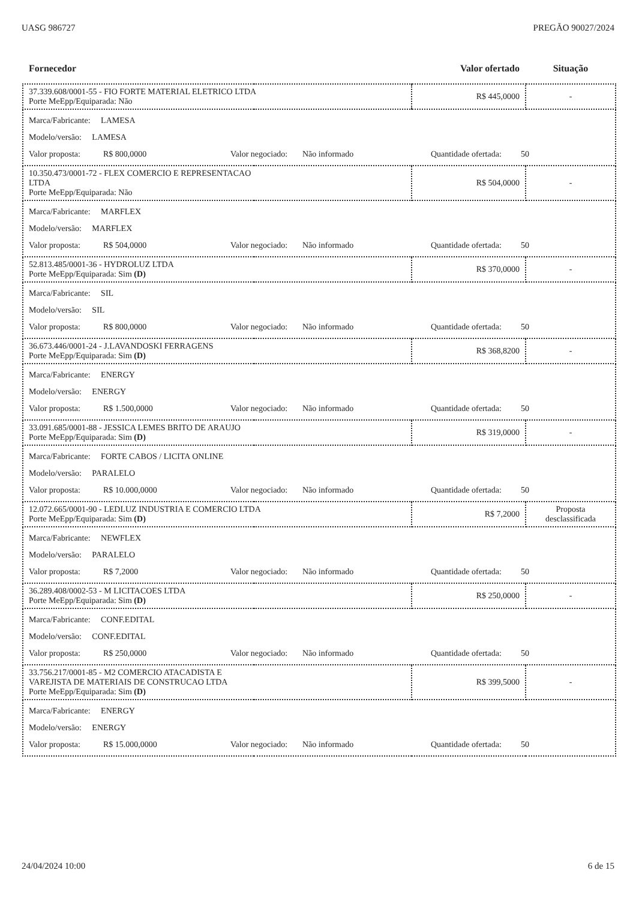UASG 986727 PREGÃO 90027/2024
| Fornecedor | | Valor ofertado | Situação |
| --- | --- | --- | --- |
| 37.339.608/0001-55 - FIO FORTE MATERIAL ELETRICO LTDA Porte MeEpp/Equiparada: Não | | R$ 445,0000 | - |
| Marca/Fabricante: LAMESA Modelo/versão: LAMESA Valor proposta: R$ 800,0000 Valor negociado: Não informado Quantidade ofertada: 50 | | | |
| 10.350.473/0001-72 - FLEX COMERCIO E REPRESENTACAO LTDA Porte MeEpp/Equiparada: Não | | R$ 504,0000 | - |
| Marca/Fabricante: MARFLEX Modelo/versão: MARFLEX Valor proposta: R$ 504,0000 Valor negociado: Não informado Quantidade ofertada: 50 | | | |
| 52.813.485/0001-36 - HYDROLUZ LTDA Porte MeEpp/Equiparada: Sim (D) | | R$ 370,0000 | - |
| Marca/Fabricante: SIL Modelo/versão: SIL Valor proposta: R$ 800,0000 Valor negociado: Não informado Quantidade ofertada: 50 | | | |
| 36.673.446/0001-24 - J.LAVANDOSKI FERRAGENS Porte MeEpp/Equiparada: Sim (D) | | R$ 368,8200 | - |
| Marca/Fabricante: ENERGY Modelo/versão: ENERGY Valor proposta: R$ 1.500,0000 Valor negociado: Não informado Quantidade ofertada: 50 | | | |
| 33.091.685/0001-88 - JESSICA LEMES BRITO DE ARAUJO Porte MeEpp/Equiparada: Sim (D) | | R$ 319,0000 | - |
| Marca/Fabricante: FORTE CABOS / LICITA ONLINE Modelo/versão: PARALELO Valor proposta: R$ 10.000,0000 Valor negociado: Não informado Quantidade ofertada: 50 | | | |
| 12.072.665/0001-90 - LEDLUZ INDUSTRIA E COMERCIO LTDA Porte MeEpp/Equiparada: Sim (D) | | R$ 7,2000 | Proposta desclassificada |
| Marca/Fabricante: NEWFLEX Modelo/versão: PARALELO Valor proposta: R$ 7,2000 Valor negociado: Não informado Quantidade ofertada: 50 | | | |
| 36.289.408/0002-53 - M LICITACOES LTDA Porte MeEpp/Equiparada: Sim (D) | | R$ 250,0000 | - |
| Marca/Fabricante: CONF.EDITAL Modelo/versão: CONF.EDITAL Valor proposta: R$ 250,0000 Valor negociado: Não informado Quantidade ofertada: 50 | | | |
| 33.756.217/0001-85 - M2 COMERCIO ATACADISTA E VAREJISTA DE MATERIAIS DE CONSTRUCAO LTDA Porte MeEpp/Equiparada: Sim (D) | | R$ 399,5000 | - |
| Marca/Fabricante: ENERGY Modelo/versão: ENERGY Valor proposta: R$ 15.000,0000 Valor negociado: Não informado Quantidade ofertada: 50 | | | |
24/04/2024 10:00 6 de 15